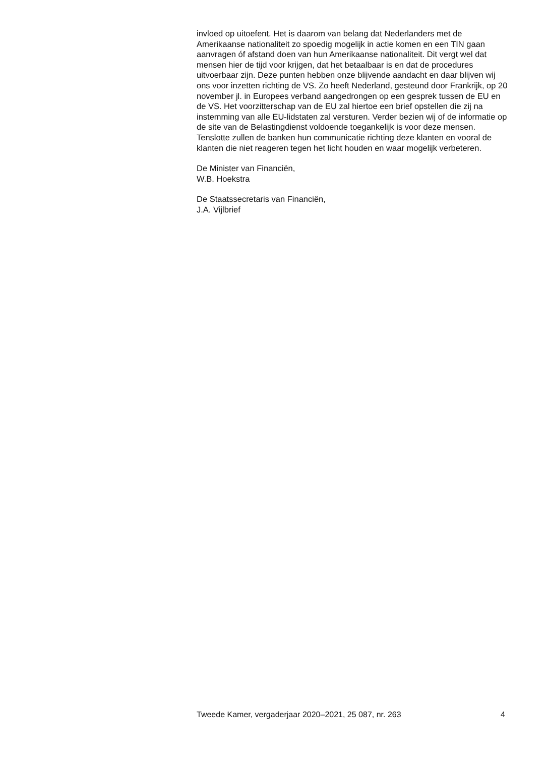invloed op uitoefent. Het is daarom van belang dat Nederlanders met de Amerikaanse nationaliteit zo spoedig mogelijk in actie komen en een TIN gaan aanvragen óf afstand doen van hun Amerikaanse nationaliteit. Dit vergt wel dat mensen hier de tijd voor krijgen, dat het betaalbaar is en dat de procedures uitvoerbaar zijn. Deze punten hebben onze blijvende aandacht en daar blijven wij ons voor inzetten richting de VS. Zo heeft Nederland, gesteund door Frankrijk, op 20 november jl. in Europees verband aangedrongen op een gesprek tussen de EU en de VS. Het voorzitterschap van de EU zal hiertoe een brief opstellen die zij na instemming van alle EU-lidstaten zal versturen. Verder bezien wij of de informatie op de site van de Belastingdienst voldoende toegankelijk is voor deze mensen. Tenslotte zullen de banken hun communicatie richting deze klanten en vooral de klanten die niet reageren tegen het licht houden en waar mogelijk verbeteren.
De Minister van Financiën,
W.B. Hoekstra
De Staatssecretaris van Financiën,
J.A. Vijlbrief
Tweede Kamer, vergaderjaar 2020–2021, 25 087, nr. 263 4